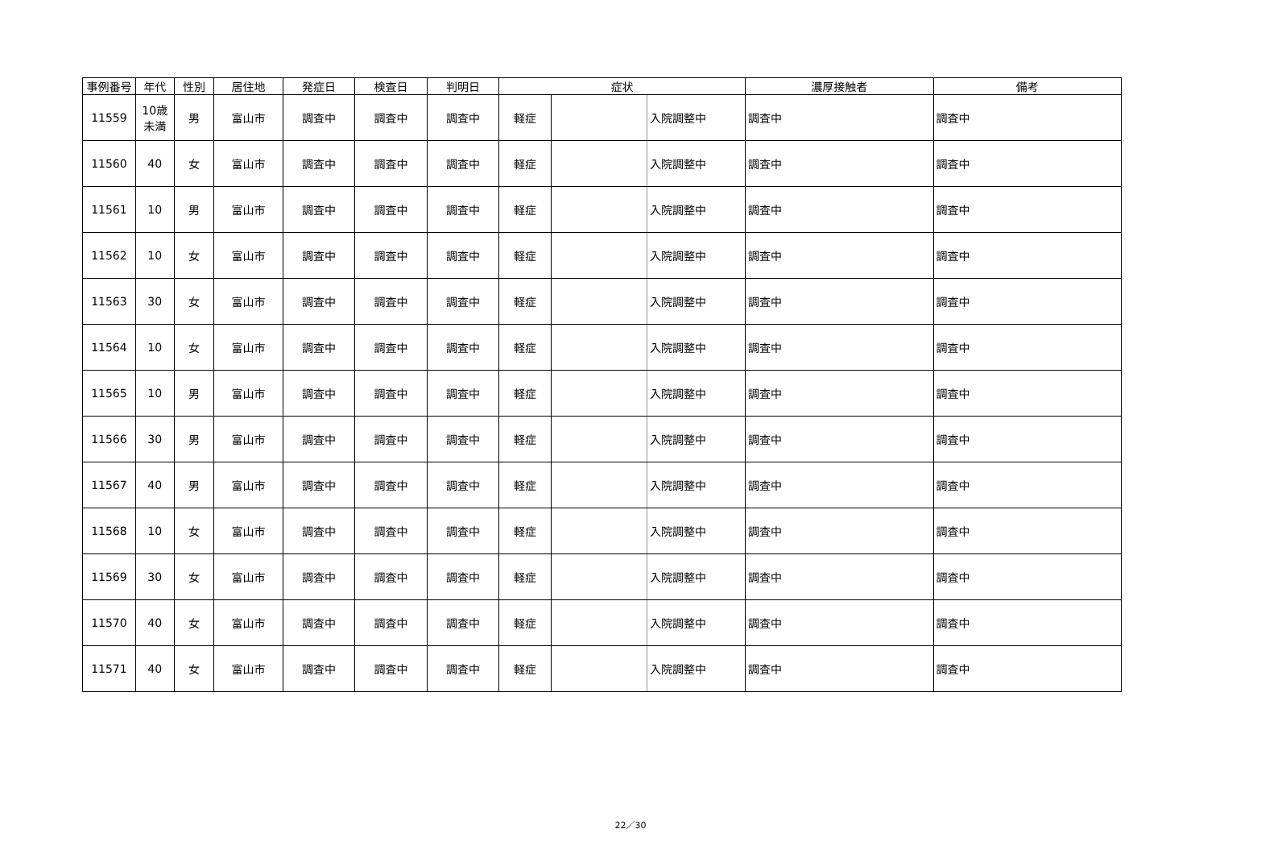| 事例番号 | 年代 | 性別 | 居住地 | 発症日 | 検査日 | 判明日 | 症状 | | | 濃厚接触者 | 備考 |
| --- | --- | --- | --- | --- | --- | --- | --- | --- | --- | --- | --- |
| 11559 | 10歳 未満 | 男 | 富山市 | 調査中 | 調査中 | 調査中 | 軽症 | | 入院調整中 | 調査中 | 調査中 |
| 11560 | 40 | 女 | 富山市 | 調査中 | 調査中 | 調査中 | 軽症 | | 入院調整中 | 調査中 | 調査中 |
| 11561 | 10 | 男 | 富山市 | 調査中 | 調査中 | 調査中 | 軽症 | | 入院調整中 | 調査中 | 調査中 |
| 11562 | 10 | 女 | 富山市 | 調査中 | 調査中 | 調査中 | 軽症 | | 入院調整中 | 調査中 | 調査中 |
| 11563 | 30 | 女 | 富山市 | 調査中 | 調査中 | 調査中 | 軽症 | | 入院調整中 | 調査中 | 調査中 |
| 11564 | 10 | 女 | 富山市 | 調査中 | 調査中 | 調査中 | 軽症 | | 入院調整中 | 調査中 | 調査中 |
| 11565 | 10 | 男 | 富山市 | 調査中 | 調査中 | 調査中 | 軽症 | | 入院調整中 | 調査中 | 調査中 |
| 11566 | 30 | 男 | 富山市 | 調査中 | 調査中 | 調査中 | 軽症 | | 入院調整中 | 調査中 | 調査中 |
| 11567 | 40 | 男 | 富山市 | 調査中 | 調査中 | 調査中 | 軽症 | | 入院調整中 | 調査中 | 調査中 |
| 11568 | 10 | 女 | 富山市 | 調査中 | 調査中 | 調査中 | 軽症 | | 入院調整中 | 調査中 | 調査中 |
| 11569 | 30 | 女 | 富山市 | 調査中 | 調査中 | 調査中 | 軽症 | | 入院調整中 | 調査中 | 調査中 |
| 11570 | 40 | 女 | 富山市 | 調査中 | 調査中 | 調査中 | 軽症 | | 入院調整中 | 調査中 | 調査中 |
| 11571 | 40 | 女 | 富山市 | 調査中 | 調査中 | 調査中 | 軽症 | | 入院調整中 | 調査中 | 調査中 |
22／30